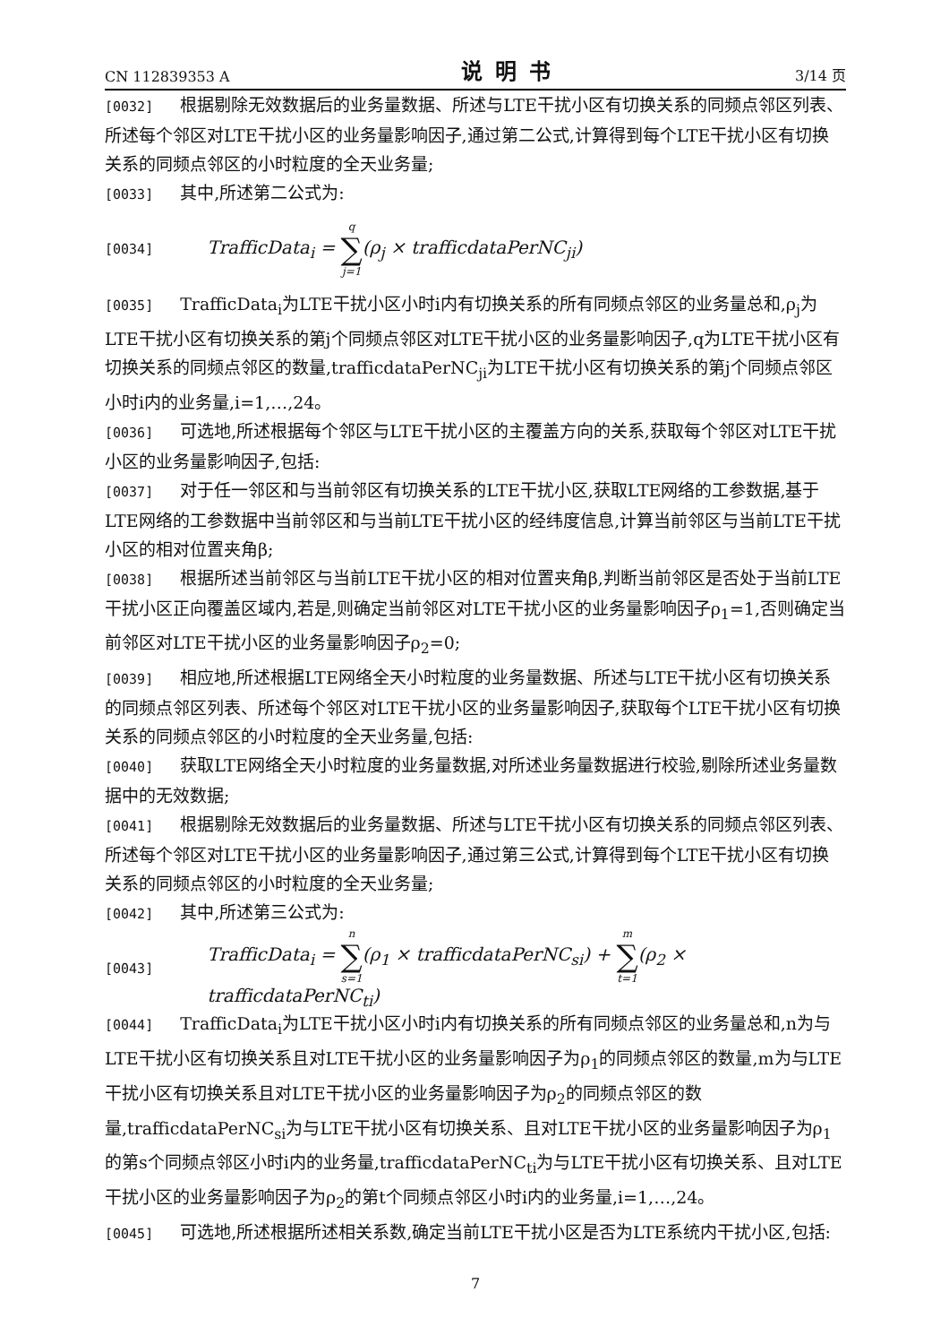CN 112839353 A 说明书 3/14 页
[0032] 根据剔除无效数据后的业务量数据、所述与LTE干扰小区有切换关系的同频点邻区列表、所述每个邻区对LTE干扰小区的业务量影响因子,通过第二公式,计算得到每个LTE干扰小区有切换关系的同频点邻区的小时粒度的全天业务量;
[0033] 其中,所述第二公式为:
[0034] TrafficData<sub>i</sub> = q ∑ j=1(ρ<sub>j</sub> × trafficdataPerNC<sub>ji</sub>)
[0035] TrafficData<sub>i</sub>为LTE干扰小区小时i内有切换关系的所有同频点邻区的业务量总和,ρ<sub>j</sub>为LTE干扰小区有切换关系的第j个同频点邻区对LTE干扰小区的业务量影响因子,q为LTE干扰小区有切换关系的同频点邻区的数量,trafficdataPerNC<sub>ji</sub>为LTE干扰小区有切换关系的第j个同频点邻区小时i内的业务量,i=1,…,24。
[0036] 可选地,所述根据每个邻区与LTE干扰小区的主覆盖方向的关系,获取每个邻区对LTE干扰小区的业务量影响因子,包括:
[0037] 对于任一邻区和与当前邻区有切换关系的LTE干扰小区,获取LTE网络的工参数据,基于LTE网络的工参数据中当前邻区和与当前LTE干扰小区的经纬度信息,计算当前邻区与当前LTE干扰小区的相对位置夹角β;
[0038] 根据所述当前邻区与当前LTE干扰小区的相对位置夹角β,判断当前邻区是否处于当前LTE干扰小区正向覆盖区域内,若是,则确定当前邻区对LTE干扰小区的业务量影响因子ρ<sub>1</sub>=1,否则确定当前邻区对LTE干扰小区的业务量影响因子ρ<sub>2</sub>=0;
[0039] 相应地,所述根据LTE网络全天小时粒度的业务量数据、所述与LTE干扰小区有切换关系的同频点邻区列表、所述每个邻区对LTE干扰小区的业务量影响因子,获取每个LTE干扰小区有切换关系的同频点邻区的小时粒度的全天业务量,包括:
[0040] 获取LTE网络全天小时粒度的业务量数据,对所述业务量数据进行校验,剔除所述业务量数据中的无效数据;
[0041] 根据剔除无效数据后的业务量数据、所述与LTE干扰小区有切换关系的同频点邻区列表、所述每个邻区对LTE干扰小区的业务量影响因子,通过第三公式,计算得到每个LTE干扰小区有切换关系的同频点邻区的小时粒度的全天业务量;
[0042] 其中,所述第三公式为:
[0043] TrafficData<sub>i</sub> = n ∑ s=1(ρ<sub>1</sub> × trafficdataPerNC<sub>si</sub>) + m ∑ t=1(ρ<sub>2</sub> × trafficdataPerNC<sub>ti</sub>)
[0044] TrafficData<sub>i</sub>为LTE干扰小区小时i内有切换关系的所有同频点邻区的业务量总和,n为与LTE干扰小区有切换关系且对LTE干扰小区的业务量影响因子为ρ<sub>1</sub>的同频点邻区的数量,m为与LTE干扰小区有切换关系且对LTE干扰小区的业务量影响因子为ρ<sub>2</sub>的同频点邻区的数量,trafficdataPerNC<sub>si</sub>为与LTE干扰小区有切换关系、且对LTE干扰小区的业务量影响因子为ρ<sub>1</sub>的第s个同频点邻区小时i内的业务量,trafficdataPerNC<sub>ti</sub>为与LTE干扰小区有切换关系、且对LTE干扰小区的业务量影响因子为ρ<sub>2</sub>的第t个同频点邻区小时i内的业务量,i=1,…,24。
[0045] 可选地,所述根据所述相关系数,确定当前LTE干扰小区是否为LTE系统内干扰小区,包括:
7